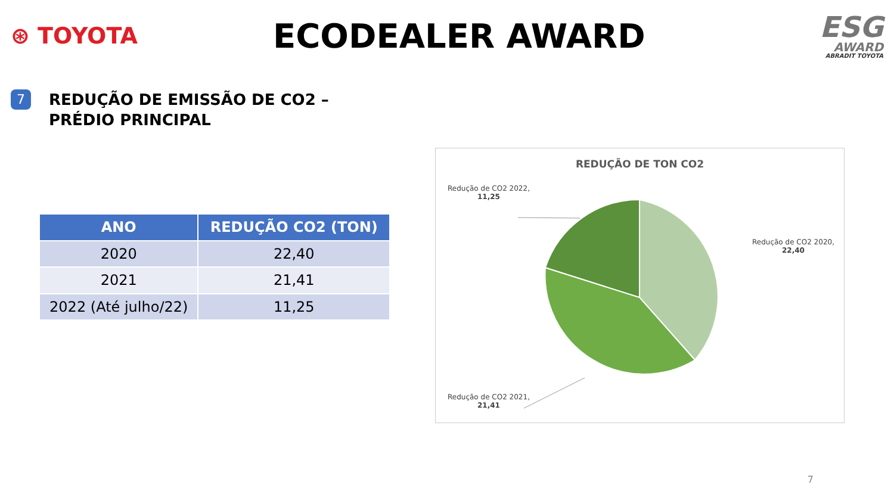⊛ TOYOTA
ECODEALER AWARD
ESG
AWARD
ABRADIT TOYOTA
7
REDUÇÃO DE EMISSÃO DE CO2 –
PRÉDIO PRINCIPAL
| ANO | REDUÇÃO CO2 (TON) |
| --- | --- |
| 2020 | 22,40 |
| 2021 | 21,41 |
| 2022 (Até julho/22) | 11,25 |
REDUÇÃO DE TON CO2
Redução de CO2 2022,
11,25
Redução de CO2 2020, 22,40
Redução de CO2 2021,
21,41
7